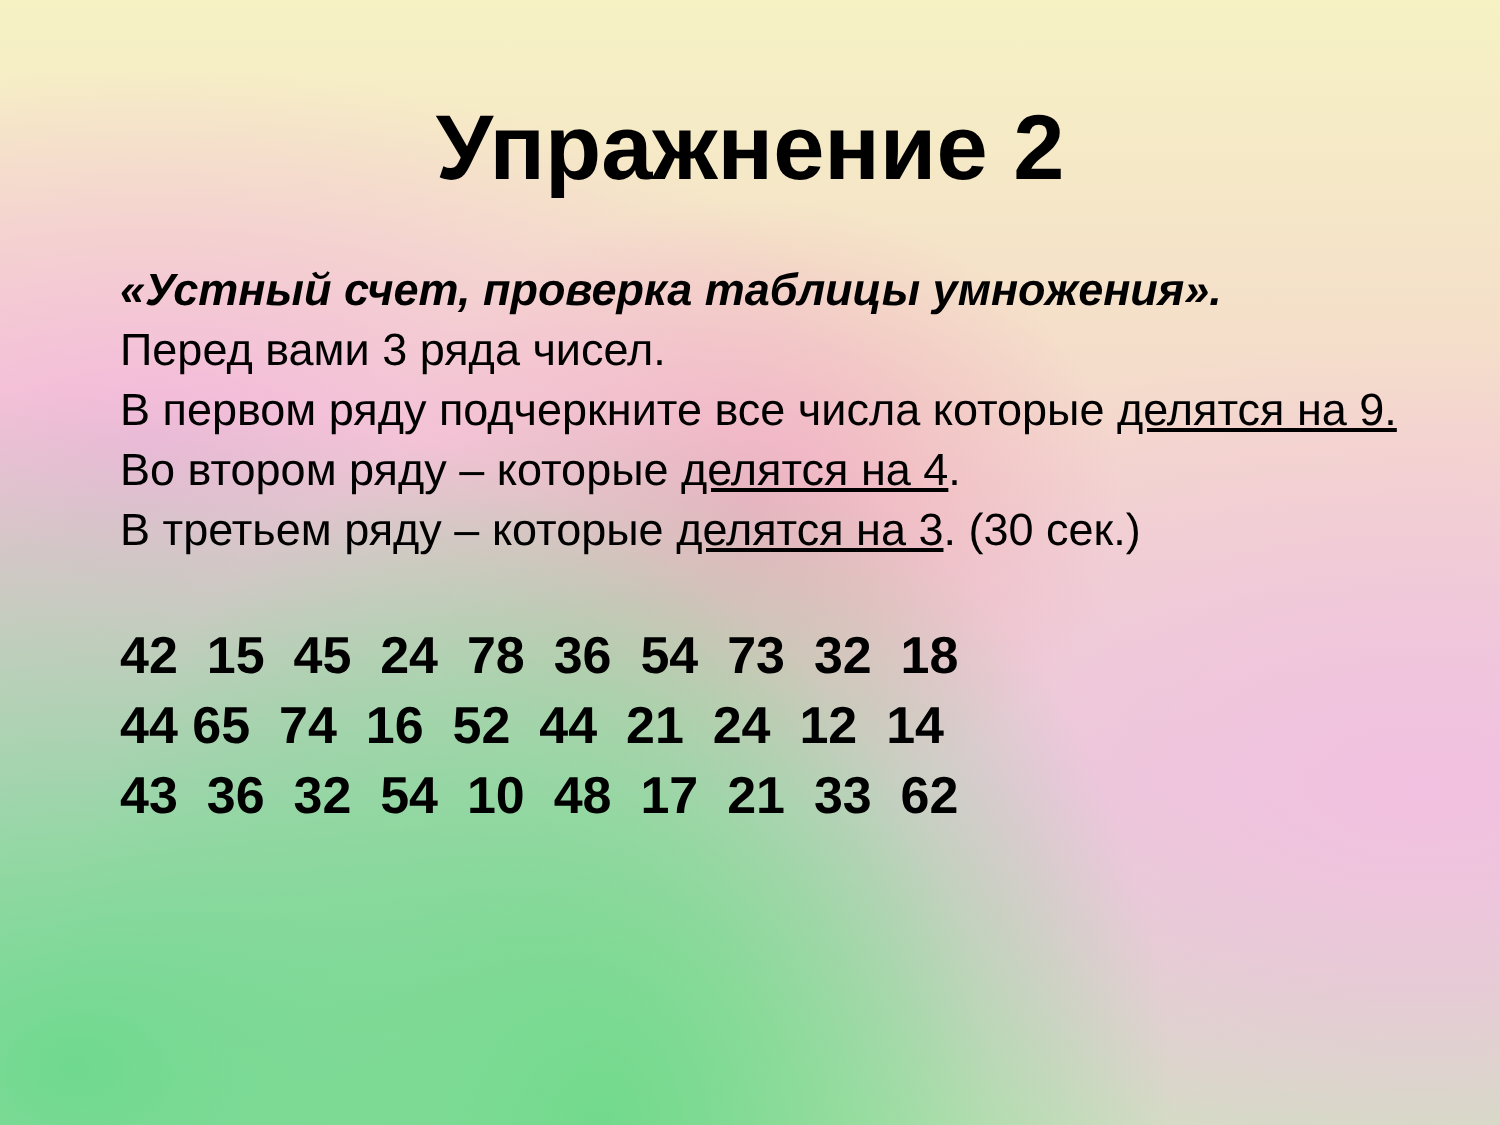Упражнение 2
«Устный счет, проверка таблицы умножения».
Перед вами 3 ряда чисел.
В первом ряду подчеркните все числа которые делятся на 9.
Во втором ряду – которые делятся на 4.
В третьем ряду – которые делятся на 3. (30 сек.)
42 15 45 24 78 36 54 73 32 18 44 65 74 16 52 44 21 24 12 14 43 36 32 54 10 48 17 21 33 62